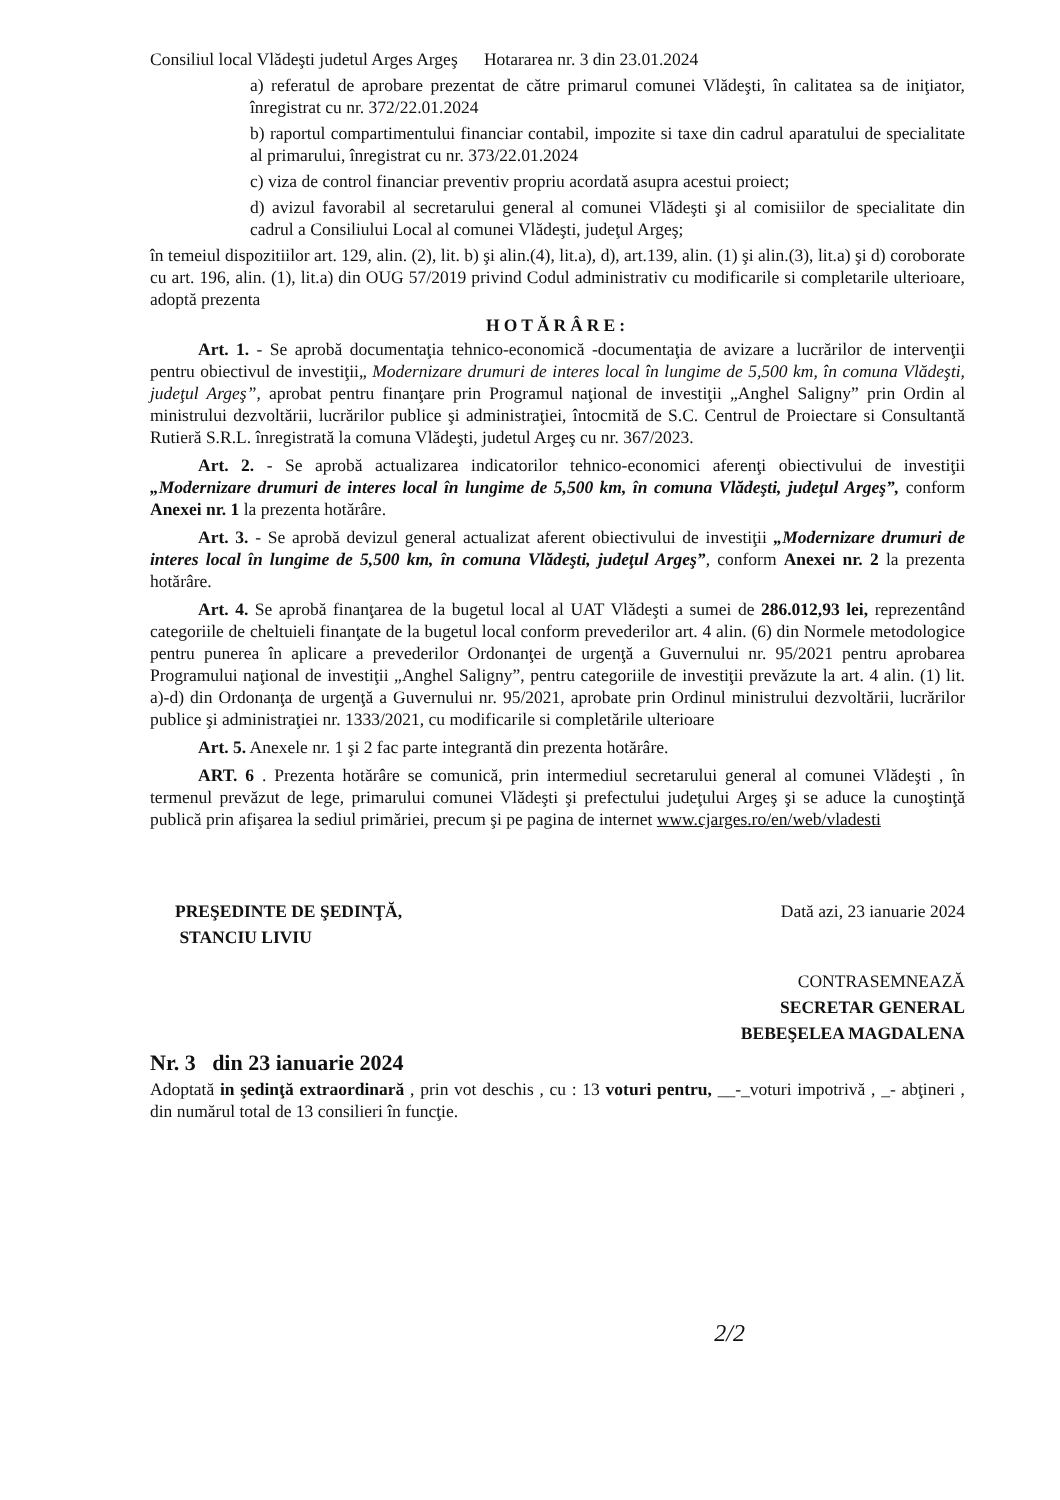Consiliul local Vlădeşti judetul Arges Argeş Hotararea nr. 3 din 23.01.2024
a) referatul de aprobare prezentat de către primarul comunei Vlădeşti, în calitatea sa de iniţiator, înregistrat cu nr. 372/22.01.2024
b) raportul compartimentului financiar contabil, impozite si taxe din cadrul aparatului de specialitate al primarului, înregistrat cu nr. 373/22.01.2024
c) viza de control financiar preventiv propriu acordată asupra acestui proiect;
d) avizul favorabil al secretarului general al comunei Vlădeşti şi al comisiilor de specialitate din cadrul a Consiliului Local al comunei Vlădeşti, judeţul Argeş;
în temeiul dispozitiilor art. 129, alin. (2), lit. b) şi alin.(4), lit.a), d), art.139, alin. (1) şi alin.(3), lit.a) şi d) coroborate cu art. 196, alin. (1), lit.a) din OUG 57/2019 privind Codul administrativ cu modificarile si completarile ulterioare, adoptă prezenta
HOTĂRÂRE:
Art. 1. - Se aprobă documentaţia tehnico-economică -documentaţia de avizare a lucrărilor de intervenţii pentru obiectivul de investiţii„ Modernizare drumuri de interes local în lungime de 5,500 km, în comuna Vlădeşti, judeţul Argeş”, aprobat pentru finanţare prin Programul naţional de investiţii „Anghel Saligny” prin Ordin al ministrului dezvoltării, lucrărilor publice şi administraţiei, întocmită de S.C. Centrul de Proiectare si Consultantă Rutieră S.R.L. înregistrată la comuna Vlădeşti, judetul Argeş cu nr. 367/2023.
Art. 2. - Se aprobă actualizarea indicatorilor tehnico-economici aferenţi obiectivului de investiţii „Modernizare drumuri de interes local în lungime de 5,500 km, în comuna Vlădeşti, judeţul Argeş”, conform Anexei nr. 1 la prezenta hotărâre.
Art. 3. - Se aprobă devizul general actualizat aferent obiectivului de investiţii „Modernizare drumuri de interes local în lungime de 5,500 km, în comuna Vlădeşti, judeţul Argeş”, conform Anexei nr. 2 la prezenta hotărâre.
Art. 4. Se aprobă finanţarea de la bugetul local al UAT Vlădeşti a sumei de 286.012,93 lei, reprezentând categoriile de cheltuieli finanţate de la bugetul local conform prevederilor art. 4 alin. (6) din Normele metodologice pentru punerea în aplicare a prevederilor Ordonanţei de urgenţă a Guvernului nr. 95/2021 pentru aprobarea Programului naţional de investiţii „Anghel Saligny”, pentru categoriile de investiţii prevăzute la art. 4 alin. (1) lit. a)-d) din Ordonanţa de urgenţă a Guvernului nr. 95/2021, aprobate prin Ordinul ministrului dezvoltării, lucrărilor publice şi administraţiei nr. 1333/2021, cu modificarile si completările ulterioare
Art. 5. Anexele nr. 1 şi 2 fac parte integrantă din prezenta hotărâre.
ART. 6 . Prezenta hotărâre se comunică, prin intermediul secretarului general al comunei Vlădeşti , în termenul prevăzut de lege, primarului comunei Vlădeşti şi prefectului judeţului Argeş şi se aduce la cunoştinţă publică prin afişarea la sediul primăriei, precum şi pe pagina de internet www.cjarges.ro/en/web/vladesti
PREŞEDINTE DE ŞEDINŢĂ,
STANCIU LIVIU
Dată azi, 23 ianuarie 2024
CONTRASEMNEAZĂ
SECRETAR GENERAL
BEBEŞELEA MAGDALENA
Nr. 3 din 23 ianuarie 2024
Adoptată in şedinţă extraordinară , prin vot deschis , cu : 13 voturi pentru, __-_voturi impotrivă , _- abţineri , din numărul total de 13 consilieri în funcţie.
2/2